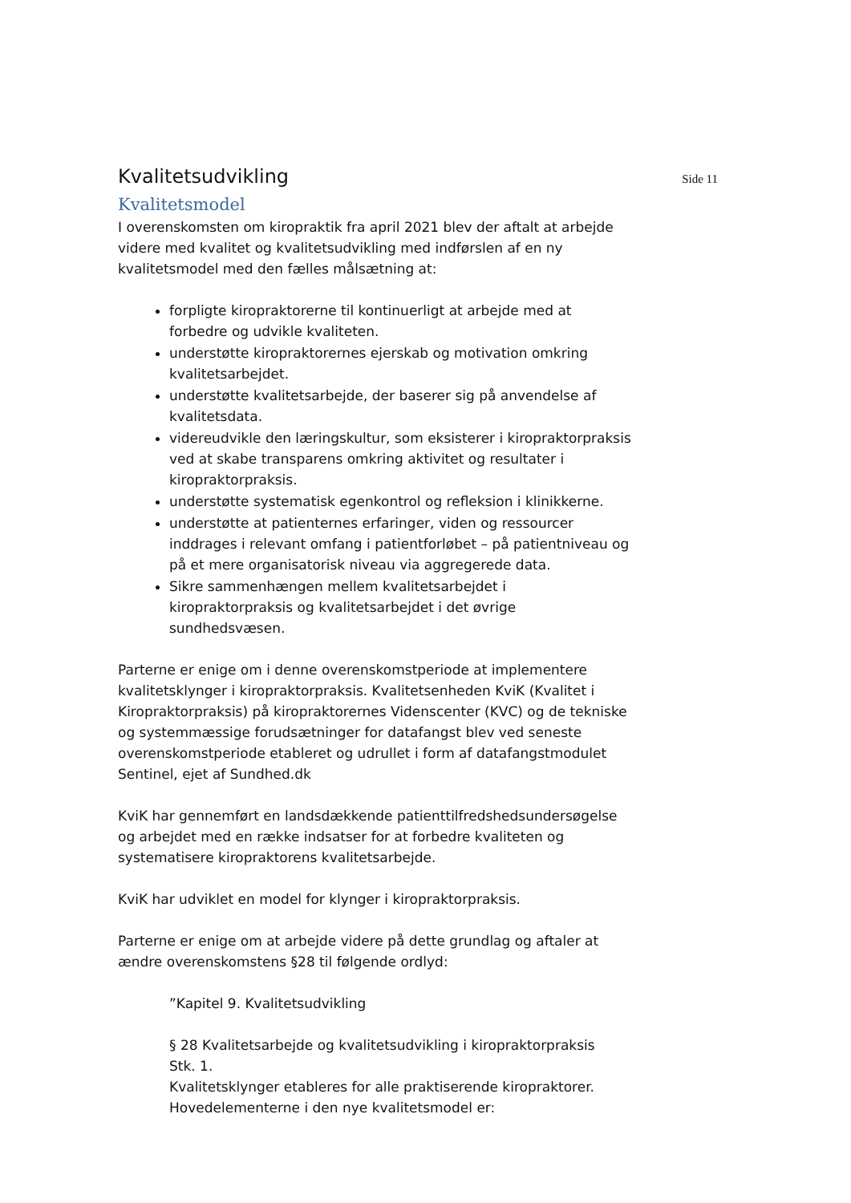Kvalitetsudvikling
Side 11
Kvalitetsmodel
I overenskomsten om kiropraktik fra april 2021 blev der aftalt at arbejde videre med kvalitet og kvalitetsudvikling med indførslen af en ny kvalitetsmodel med den fælles målsætning at:
forpligte kiropraktorerne til kontinuerligt at arbejde med at forbedre og udvikle kvaliteten.
understøtte kiropraktorernes ejerskab og motivation omkring kvalitetsarbejdet.
understøtte kvalitetsarbejde, der baserer sig på anvendelse af kvalitetsdata.
videreudvikle den læringskultur, som eksisterer i kiropraktorpraksis ved at skabe transparens omkring aktivitet og resultater i kiropraktorpraksis.
understøtte systematisk egenkontrol og refleksion i klinikkerne.
understøtte at patienternes erfaringer, viden og ressourcer inddrages i relevant omfang i patientforløbet – på patientniveau og på et mere organisatorisk niveau via aggregerede data.
Sikre sammenhængen mellem kvalitetsarbejdet i kiropraktorpraksis og kvalitetsarbejdet i det øvrige sundhedsvæsen.
Parterne er enige om i denne overenskomstperiode at implementere kvalitetsklynger i kiropraktorpraksis. Kvalitetsenheden KviK (Kvalitet i Kiropraktorpraksis) på kiropraktorernes Videnscenter (KVC) og de tekniske og systemmæssige forudsætninger for datafangst blev ved seneste overenskomstperiode etableret og udrullet i form af datafangstmodulet Sentinel, ejet af Sundhed.dk
KviK har gennemført en landsdækkende patienttilfredshedsundersøgelse og arbejdet med en række indsatser for at forbedre kvaliteten og systematisere kiropraktorens kvalitetsarbejde.
KviK har udviklet en model for klynger i kiropraktorpraksis.
Parterne er enige om at arbejde videre på dette grundlag og aftaler at ændre overenskomstens §28 til følgende ordlyd:
”Kapitel 9. Kvalitetsudvikling
§ 28 Kvalitetsarbejde og kvalitetsudvikling i kiropraktorpraksis
Stk. 1.
Kvalitetsklynger etableres for alle praktiserende kiropraktorer.
Hovedelementerne i den nye kvalitetsmodel er: